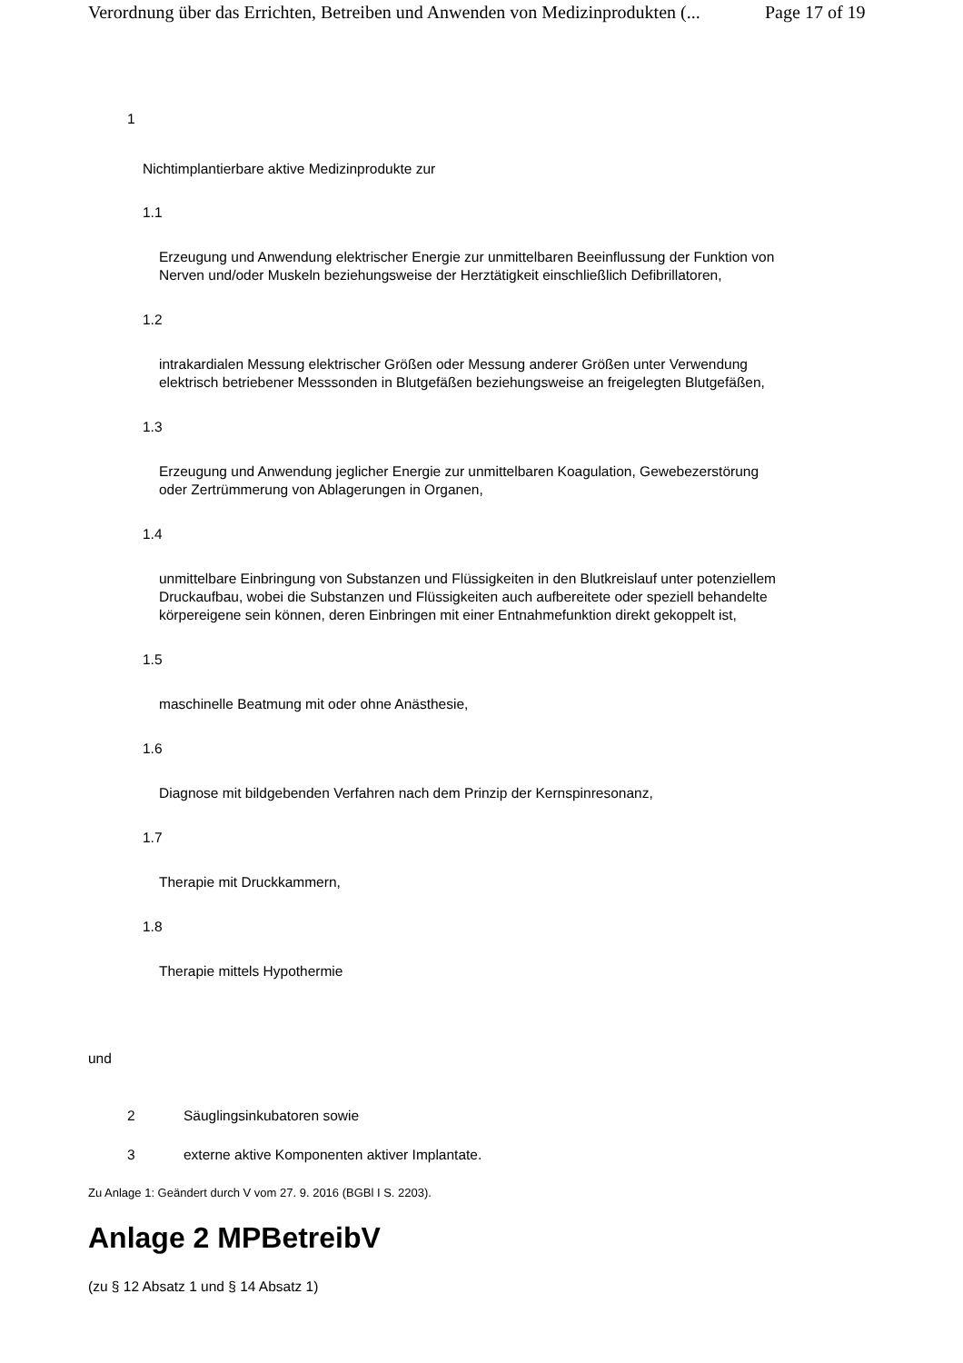Verordnung über das Errichten, Betreiben und Anwenden von Medizinprodukten (... Page 17 of 19
1
Nichtimplantierbare aktive Medizinprodukte zur
1.1
Erzeugung und Anwendung elektrischer Energie zur unmittelbaren Beeinflussung der Funktion von Nerven und/oder Muskeln beziehungsweise der Herztätigkeit einschließlich Defibrillatoren,
1.2
intrakardialen Messung elektrischer Größen oder Messung anderer Größen unter Verwendung elektrisch betriebener Messsonden in Blutgefäßen beziehungsweise an freigelegten Blutgefäßen,
1.3
Erzeugung und Anwendung jeglicher Energie zur unmittelbaren Koagulation, Gewebezerstörung oder Zertrümmerung von Ablagerungen in Organen,
1.4
unmittelbare Einbringung von Substanzen und Flüssigkeiten in den Blutkreislauf unter potenziellem Druckaufbau, wobei die Substanzen und Flüssigkeiten auch aufbereitete oder speziell behandelte körpereigene sein können, deren Einbringen mit einer Entnahmefunktion direkt gekoppelt ist,
1.5
maschinelle Beatmung mit oder ohne Anästhesie,
1.6
Diagnose mit bildgebenden Verfahren nach dem Prinzip der Kernspinresonanz,
1.7
Therapie mit Druckkammern,
1.8
Therapie mittels Hypothermie
und
2 Säuglingsinkubatoren sowie
3 externe aktive Komponenten aktiver Implantate.
Zu Anlage 1: Geändert durch V vom 27. 9. 2016 (BGBl I S. 2203).
Anlage 2 MPBetreibV
(zu § 12 Absatz 1 und § 14 Absatz 1)